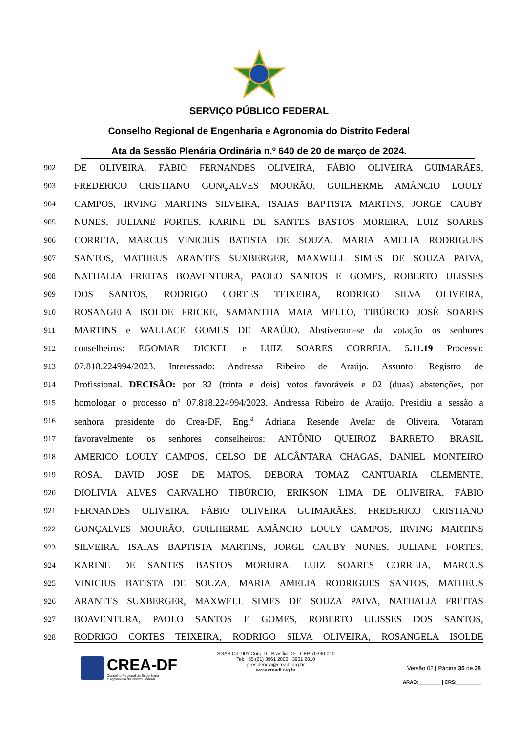SERVIÇO PÚBLICO FEDERAL
Conselho Regional de Engenharia e Agronomia do Distrito Federal
Ata da Sessão Plenária Ordinária n.º 640 de 20 de março de 2024.
902 DE OLIVEIRA, FÁBIO FERNANDES OLIVEIRA, FÁBIO OLIVEIRA GUIMARÃES,
903 FREDERICO CRISTIANO GONÇALVES MOURÃO, GUILHERME AMÂNCIO LOULY
904 CAMPOS, IRVING MARTINS SILVEIRA, ISAIAS BAPTISTA MARTINS, JORGE CAUBY
905 NUNES, JULIANE FORTES, KARINE DE SANTES BASTOS MOREIRA, LUIZ SOARES
906 CORREIA, MARCUS VINICIUS BATISTA DE SOUZA, MARIA AMELIA RODRIGUES
907 SANTOS, MATHEUS ARANTES SUXBERGER, MAXWELL SIMES DE SOUZA PAIVA,
908 NATHALIA FREITAS BOAVENTURA, PAOLO SANTOS E GOMES, ROBERTO ULISSES
909 DOS SANTOS, RODRIGO CORTES TEIXEIRA, RODRIGO SILVA OLIVEIRA,
910 ROSANGELA ISOLDE FRICKE, SAMANTHA MAIA MELLO, TIBÚRCIO JOSÉ SOARES
911 MARTINS e WALLACE GOMES DE ARAÚJO. Abstiveram-se da votação os senhores
912 conselheiros: EGOMAR DICKEL e LUIZ SOARES CORREIA. 5.11.19 Processo:
913 07.818.224994/2023. Interessado: Andressa Ribeiro de Araújo. Assunto: Registro de
914 Profissional. DECISÃO: por 32 (trinta e dois) votos favoráveis e 02 (duas) abstenções, por
915 homologar o processo nº 07.818.224994/2023, Andressa Ribeiro de Araújo. Presidiu a sessão a
916 senhora presidente do Crea-DF, Eng.<sup>a</sup> Adriana Resende Avelar de Oliveira. Votaram
917 favoravelmente os senhores conselheiros: ANTÔNIO QUEIROZ BARRETO, BRASIL
918 AMERICO LOULY CAMPOS, CELSO DE ALCÂNTARA CHAGAS, DANIEL MONTEIRO
919 ROSA, DAVID JOSE DE MATOS, DEBORA TOMAZ CANTUARIA CLEMENTE,
920 DIOLIVIA ALVES CARVALHO TIBÚRCIO, ERIKSON LIMA DE OLIVEIRA, FÁBIO
921 FERNANDES OLIVEIRA, FÁBIO OLIVEIRA GUIMARÃES, FREDERICO CRISTIANO
922 GONÇALVES MOURÃO, GUILHERME AMÂNCIO LOULY CAMPOS, IRVING MARTINS
923 SILVEIRA, ISAIAS BAPTISTA MARTINS, JORGE CAUBY NUNES, JULIANE FORTES,
924 KARINE DE SANTES BASTOS MOREIRA, LUIZ SOARES CORREIA, MARCUS
925 VINICIUS BATISTA DE SOUZA, MARIA AMELIA RODRIGUES SANTOS, MATHEUS
926 ARANTES SUXBERGER, MAXWELL SIMES DE SOUZA PAIVA, NATHALIA FREITAS
927 BOAVENTURA, PAOLO SANTOS E GOMES, ROBERTO ULISSES DOS SANTOS,
928 RODRIGO CORTES TEIXEIRA, RODRIGO SILVA OLIVEIRA, ROSANGELA ISOLDE
CREA-DF
Conselho Regional de Engenharia
e Agronomia do Distrito Federal
SGAS Qd. 901 Conj. D - Brasília-DF - CEP 70390-010
Tel: +55 (61) 3961 2802 | 3961 2810
presidencia@creadf.org.br
www.creadf.org.br
Versão 02 | Página 35 de 38
ARAO:________ | CRS:_________